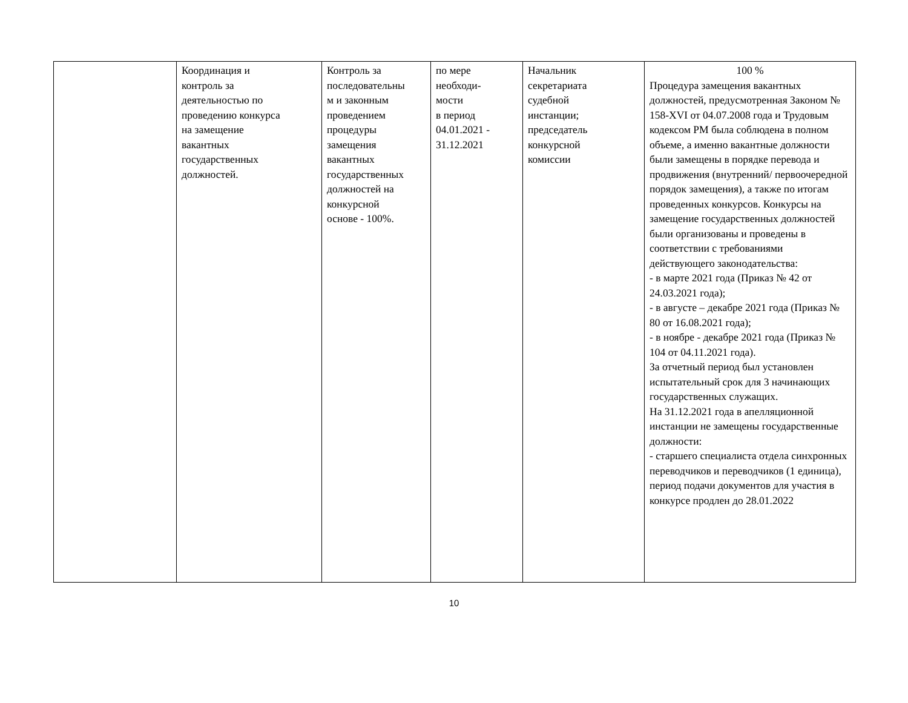| | Координация и контроль за деятельностью по проведению конкурса на замещение вакантных государственных должностей. | Контроль за последовательны м и законным проведением процедуры замещения вакантных государственных должностей на конкурсной основе - 100%. | по мере необходи- мости в период 04.01.2021 - 31.12.2021 | Начальник секретариата судебной инстанции; председатель конкурсной комиссии | 100 % Процедура замещения вакантных должностей, предусмотренная Законом № 158-XVI от 04.07.2008 года и Трудовым кодексом РМ была соблюдена в полном объеме, а именно вакантные должности были замещены в порядке перевода и продвижения (внутренний/ первоочередной порядок замещения), а также по итогам проведенных конкурсов. Конкурсы на замещение государственных должностей были организованы и проведены в соответствии с требованиями действующего законодательства: - в марте 2021 года (Приказ № 42 от 24.03.2021 года); - в августе – декабре 2021 года (Приказ № 80 от 16.08.2021 года); - в ноябре - декабре 2021 года (Приказ № 104 от 04.11.2021 года). За отчетный период был установлен испытательный срок для 3 начинающих государственных служащих. На 31.12.2021 года в апелляционной инстанции не замещены государственные должности: - старшего специалиста отдела синхронных переводчиков и переводчиков (1 единица), период подачи документов для участия в конкурсе продлен до 28.01.2022 |
10